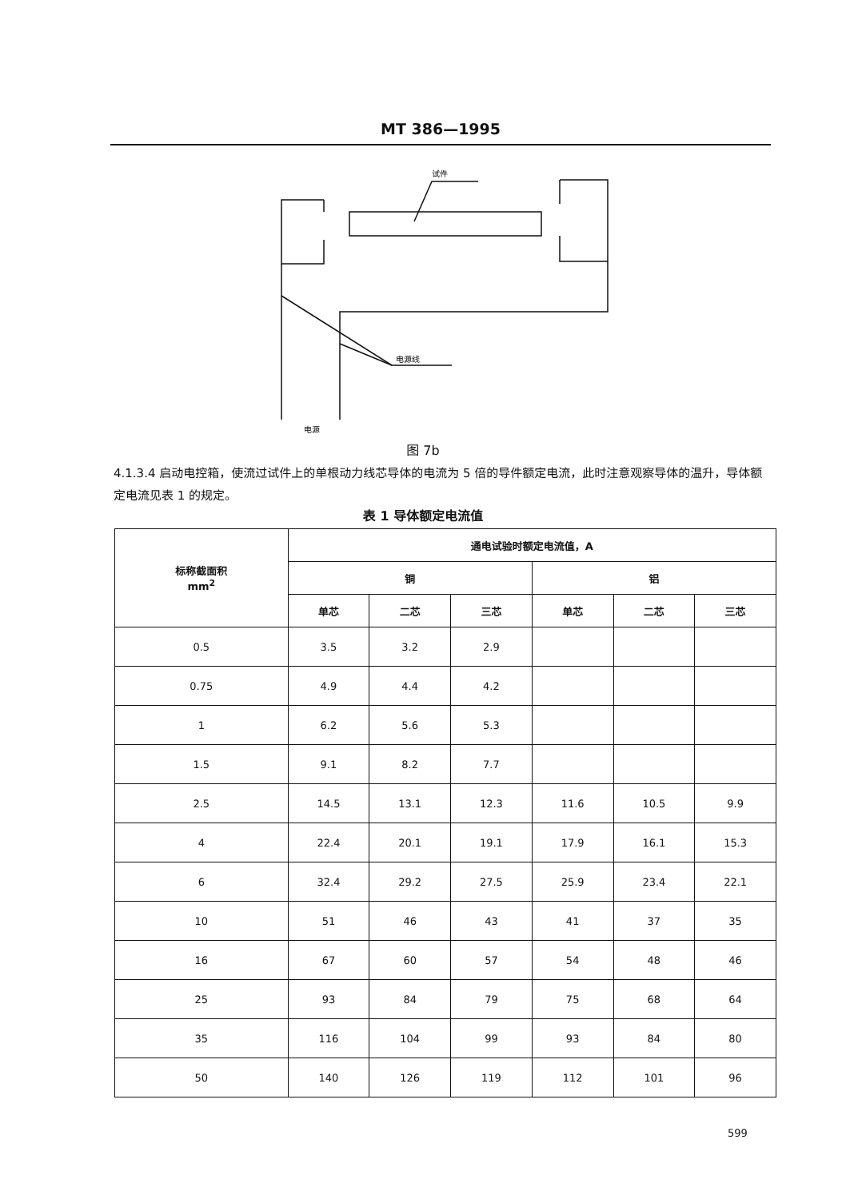MT 386—1995
试件
电源线
电源
图 7b
4.1.3.4 启动电控箱，使流过试件上的单根动力线芯导体的电流为 5 倍的导件额定电流，此时注意观察导体的温升，导体额定电流见表 1 的规定。
表 1 导体额定电流值
| 标称截面积 mm<sup>2</sup> | 通电试验时额定电流值，A | | | | | |
| --- | --- | --- | --- | --- | --- | --- |
| | 铜 | | | 铝 | | |
| | 单芯 | 二芯 | 三芯 | 单芯 | 二芯 | 三芯 |
| 0.5 | 3.5 | 3.2 | 2.9 | | | |
| 0.75 | 4.9 | 4.4 | 4.2 | | | |
| 1 | 6.2 | 5.6 | 5.3 | | | |
| 1.5 | 9.1 | 8.2 | 7.7 | | | |
| 2.5 | 14.5 | 13.1 | 12.3 | 11.6 | 10.5 | 9.9 |
| 4 | 22.4 | 20.1 | 19.1 | 17.9 | 16.1 | 15.3 |
| 6 | 32.4 | 29.2 | 27.5 | 25.9 | 23.4 | 22.1 |
| 10 | 51 | 46 | 43 | 41 | 37 | 35 |
| 16 | 67 | 60 | 57 | 54 | 48 | 46 |
| 25 | 93 | 84 | 79 | 75 | 68 | 64 |
| 35 | 116 | 104 | 99 | 93 | 84 | 80 |
| 50 | 140 | 126 | 119 | 112 | 101 | 96 |
599